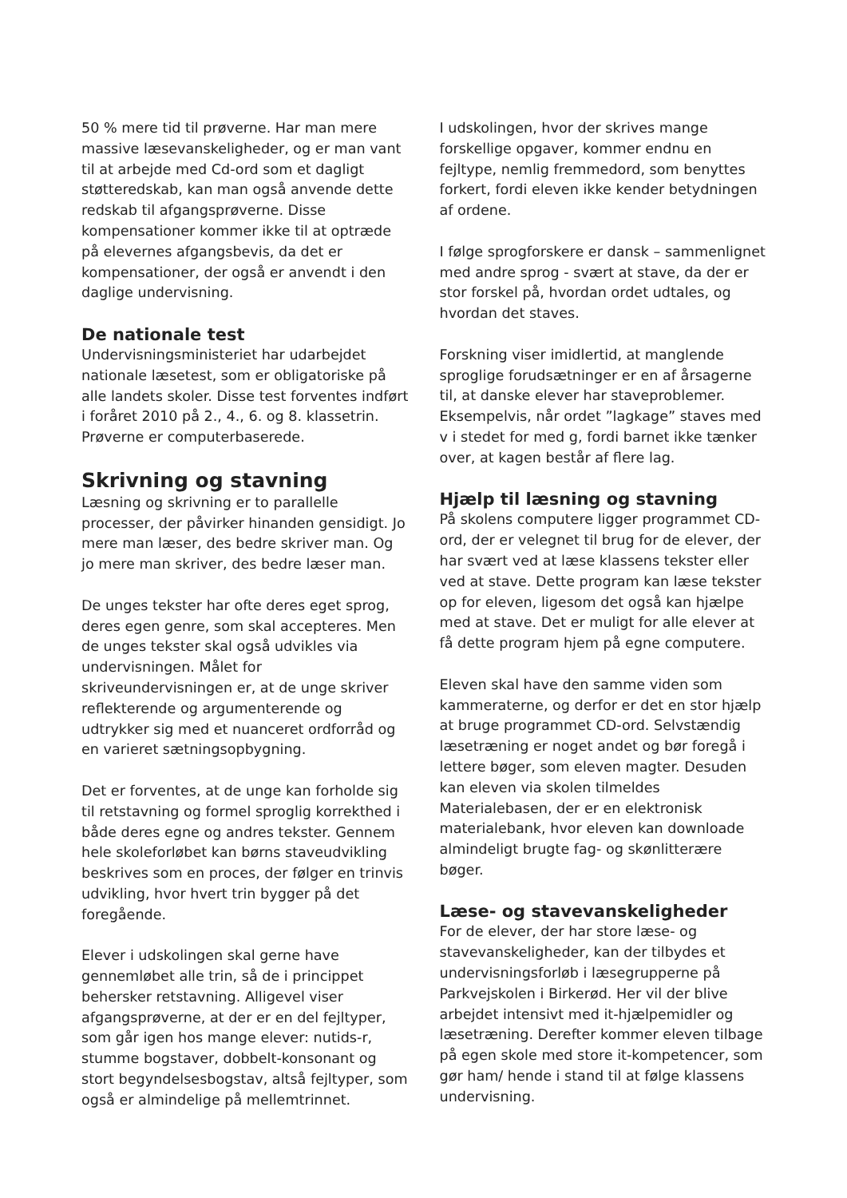50 % mere tid til prøverne. Har man mere massive læsevanskeligheder, og er man vant til at arbejde med Cd-ord som et dagligt støtteredskab, kan man også anvende dette redskab til afgangsprøverne. Disse kompensationer kommer ikke til at optræde på elevernes afgangsbevis, da det er kompensationer, der også er anvendt i den daglige undervisning.
De nationale test
Undervisningsministeriet har udarbejdet nationale læsetest, som er obligatoriske på alle landets skoler. Disse test forventes indført i foråret 2010 på 2., 4., 6. og 8. klassetrin. Prøverne er computerbaserede.
Skrivning og stavning
Læsning og skrivning er to parallelle processer, der påvirker hinanden gensidigt. Jo mere man læser, des bedre skriver man. Og jo mere man skriver, des bedre læser man.
De unges tekster har ofte deres eget sprog, deres egen genre, som skal accepteres. Men de unges tekster skal også udvikles via undervisningen. Målet for skriveundervisningen er, at de unge skriver reflekterende og argumenterende og udtrykker sig med et nuanceret ordforråd og en varieret sætningsopbygning.
Det er forventes, at de unge kan forholde sig til retstavning og formel sproglig korrekthed i både deres egne og andres tekster. Gennem hele skoleforløbet kan børns staveudvikling beskrives som en proces, der følger en trinvis udvikling, hvor hvert trin bygger på det foregående.
Elever i udskolingen skal gerne have gennemløbet alle trin, så de i princippet behersker retstavning. Alligevel viser afgangsprøverne, at der er en del fejltyper, som går igen hos mange elever: nutids-r, stumme bogstaver, dobbelt-konsonant og stort begyndelsesbogstav, altså fejltyper, som også er almindelige på mellemtrinnet.
I udskolingen, hvor der skrives mange forskellige opgaver, kommer endnu en fejltype, nemlig fremmedord, som benyttes forkert, fordi eleven ikke kender betydningen af ordene.
I følge sprogforskere er dansk – sammenlignet med andre sprog - svært at stave, da der er stor forskel på, hvordan ordet udtales, og hvordan det staves.
Forskning viser imidlertid, at manglende sproglige forudsætninger er en af årsagerne til, at danske elever har staveproblemer. Eksempelvis, når ordet ”lagkage” staves med v i stedet for med g, fordi barnet ikke tænker over, at kagen består af flere lag.
Hjælp til læsning og stavning
På skolens computere ligger programmet CD-ord, der er velegnet til brug for de elever, der har svært ved at læse klassens tekster eller ved at stave. Dette program kan læse tekster op for eleven, ligesom det også kan hjælpe med at stave. Det er muligt for alle elever at få dette program hjem på egne computere.
Eleven skal have den samme viden som kammeraterne, og derfor er det en stor hjælp at bruge programmet CD-ord. Selvstændig læsetræning er noget andet og bør foregå i lettere bøger, som eleven magter. Desuden kan eleven via skolen tilmeldes Materialebasen, der er en elektronisk materialebank, hvor eleven kan downloade almindeligt brugte fag- og skønlitterære bøger.
Læse- og stavevanskeligheder
For de elever, der har store læse- og stavevanskeligheder, kan der tilbydes et undervisningsforløb i læsegrupperne på Parkvejskolen i Birkerød. Her vil der blive arbejdet intensivt med it-hjælpemidler og læsetræning. Derefter kommer eleven tilbage på egen skole med store it-kompetencer, som gør ham/ hende i stand til at følge klassens undervisning.